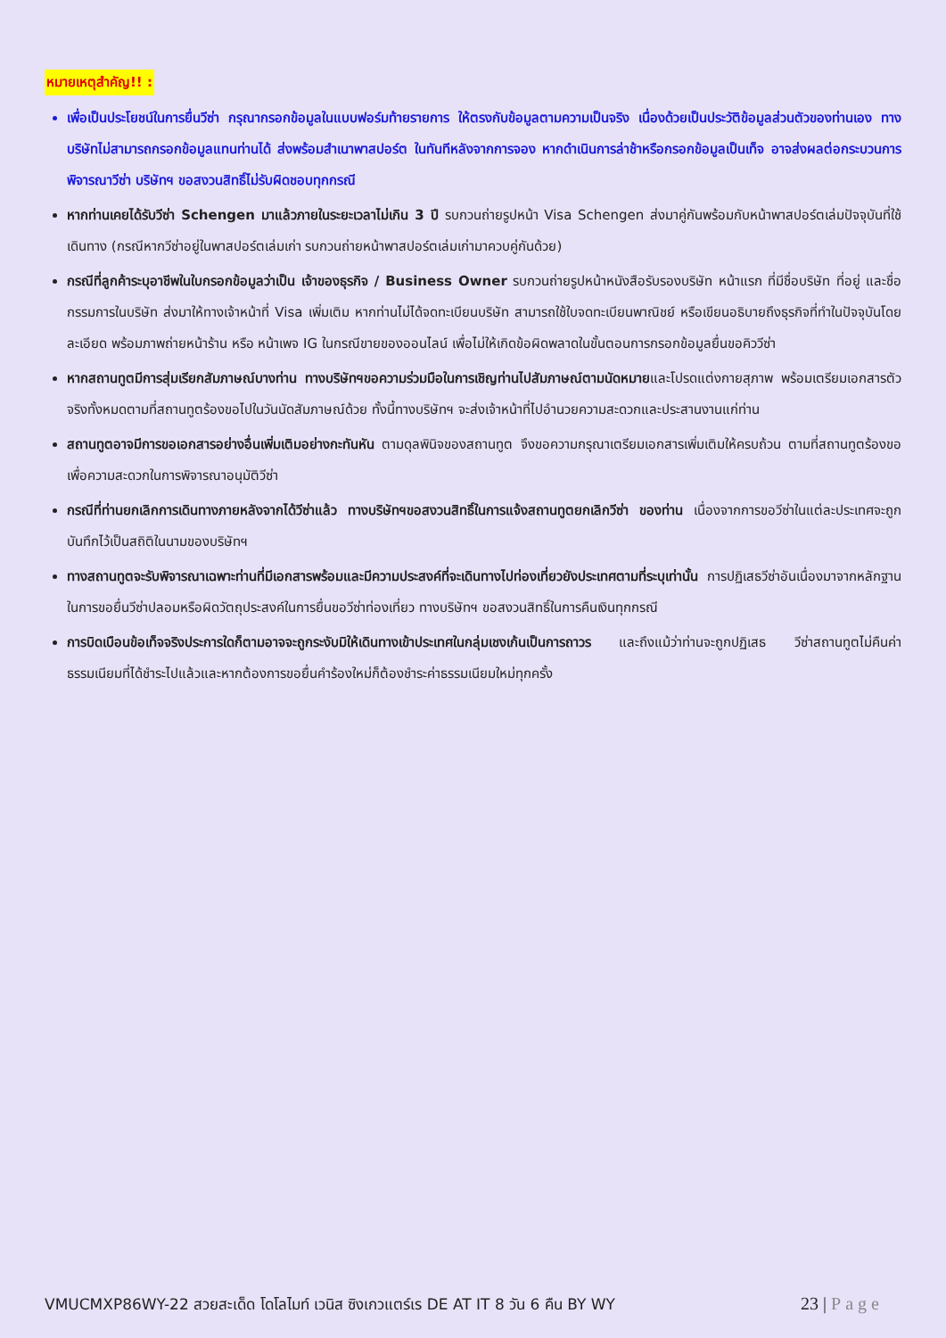หมายเหตุสำคัญ!! :
เพื่อเป็นประโยชน์ในการยื่นวีซ่า กรุณากรอกข้อมูลในแบบฟอร์มท้ายรายการ ให้ตรงกับข้อมูลตามความเป็นจริง เนื่องด้วยเป็นประวัติข้อมูลส่วนตัวของท่านเอง ทางบริษัทไม่สามารถกรอกข้อมูลแทนท่านได้ ส่งพร้อมสำเนาพาสปอร์ต ในทันทีหลังจากการจอง หากดำเนินการล่าช้าหรือกรอกข้อมูลเป็นเท็จ อาจส่งผลต่อกระบวนการพิจารณาวีซ่า บริษัทฯ ขอสงวนสิทธิ์ไม่รับผิดชอบทุกกรณี
หากท่านเคยได้รับวีซ่า Schengen มาแล้วภายในระยะเวลาไม่เกิน 3 ปี รบกวนถ่ายรูปหน้า Visa Schengen ส่งมาคู่กันพร้อมกับหน้าพาสปอร์ตเล่มปัจจุบันที่ใช้เดินทาง (กรณีหากวีซ่าอยู่ในพาสปอร์ตเล่มเก่า รบกวนถ่ายหน้าพาสปอร์ตเล่มเก่ามาควบคู่กันด้วย)
กรณีที่ลูกค้าระบุอาชีพในใบกรอกข้อมูลว่าเป็น เจ้าของธุรกิจ / Business Owner รบกวนถ่ายรูปหน้าหนังสือรับรองบริษัท หน้าแรก ที่มีชื่อบริษัท ที่อยู่ และชื่อกรรมการในบริษัท ส่งมาให้ทางเจ้าหน้าที่ Visa เพิ่มเติม หากท่านไม่ได้จดทะเบียนบริษัท สามารถใช้ใบจดทะเบียนพาณิชย์ หรือเขียนอธิบายถึงธุรกิจที่ทำในปัจจุบันโดยละเอียด พร้อมภาพถ่ายหน้าร้าน หรือ หน้าเพจ IG ในกรณีขายของออนไลน์ เพื่อไม่ให้เกิดข้อผิดพลาดในขั้นตอนการกรอกข้อมูลยื่นขอคิววีซ่า
หากสถานทูตมีการสุ่มเรียกสัมภาษณ์บางท่าน ทางบริษัทฯขอความร่วมมือในการเชิญท่านไปสัมภาษณ์ตามนัดหมายและโปรดแต่งกายสุภาพ พร้อมเตรียมเอกสารตัวจริงทั้งหมดตามที่สถานทูตร้องขอไปในวันนัดสัมภาษณ์ด้วย ทั้งนี้ทางบริษัทฯ จะส่งเจ้าหน้าที่ไปอำนวยความสะดวกและประสานงานแก่ท่าน
สถานทูตอาจมีการขอเอกสารอย่างอื่นเพิ่มเติมอย่างกะทันหัน ตามดุลพินิจของสถานทูต จึงขอความกรุณาเตรียมเอกสารเพิ่มเติมให้ครบถ้วน ตามที่สถานทูตร้องขอ เพื่อความสะดวกในการพิจารณาอนุมัติวีซ่า
กรณีที่ท่านยกเลิกการเดินทางภายหลังจากได้วีซ่าแล้ว ทางบริษัทฯขอสงวนสิทธิ์ในการแจ้งสถานทูตยกเลิกวีซ่า ของท่าน เนื่องจากการขอวีซ่าในแต่ละประเทศจะถูกบันทึกไว้เป็นสถิติในนามของบริษัทฯ
ทางสถานทูตจะรับพิจารณาเฉพาะท่านที่มีเอกสารพร้อมและมีความประสงค์ที่จะเดินทางไปท่องเที่ยวยังประเทศตามที่ระบุเท่านั้น การปฏิเสธวีซ่าอันเนื่องมาจากหลักฐานในการขอยื่นวีซ่าปลอมหรือผิดวัตถุประสงค์ในการยื่นขอวีซ่าท่องเที่ยว ทางบริษัทฯ ขอสงวนสิทธิ์ในการคืนเงินทุกกรณี
การบิดเบือนข้อเท็จจริงประการใดก็ตามอาจจะถูกระงับมิให้เดินทางเข้าประเทศในกลุ่มเชงเก้นเป็นการถาวร และถึงแม้ว่าท่านจะถูกปฏิเสธ วีซ่าสถานทูตไม่คืนค่าธรรมเนียมที่ได้ชำระไปแล้วและหากต้องการขอยื่นคำร้องใหม่ก็ต้องชำระค่าธรรมเนียมใหม่ทุกครั้ง
VMUCMXP86WY-22 สวยสะเด็ด โดโลไมท์ เวนิส ซิงเกวแตร์เร DE AT IT 8 วัน 6 คืน BY WY
23 | Page